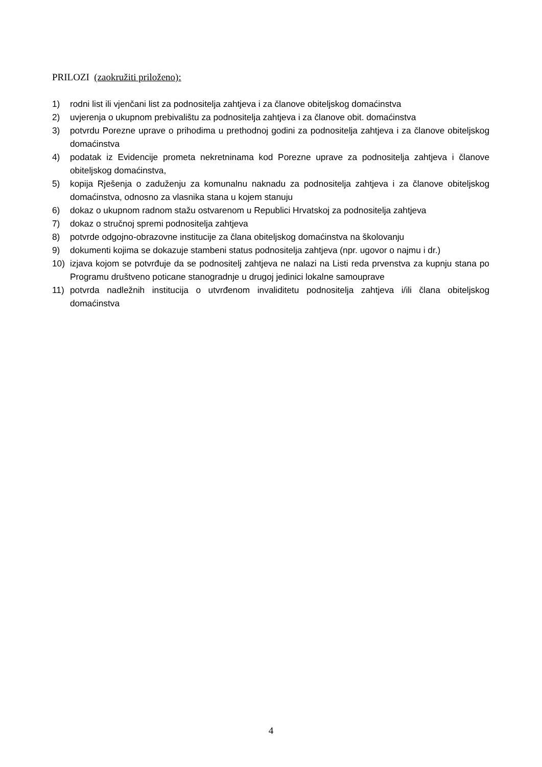PRILOZI (zaokružiti priloženo):
1) rodni list ili vjenčani list za podnositelja zahtjeva i za članove obiteljskog domaćinstva
2) uvjerenja o ukupnom prebivalištu za podnositelja zahtjeva i za članove obit. domaćinstva
3) potvrdu Porezne uprave o prihodima u prethodnoj godini za podnositelja zahtjeva i za članove obiteljskog domaćinstva
4) podatak iz Evidencije prometa nekretninama kod Porezne uprave za podnositelja zahtjeva i članove obiteljskog domaćinstva,
5) kopija Rješenja o zaduženju za komunalnu naknadu za podnositelja zahtjeva i za članove obiteljskog domaćinstva, odnosno za vlasnika stana u kojem stanuju
6) dokaz o ukupnom radnom stažu ostvarenom u Republici Hrvatskoj za podnositelja zahtjeva
7) dokaz o stručnoj spremi podnositelja zahtjeva
8) potvrde odgojno-obrazovne institucije za člana obiteljskog domaćinstva na školovanju
9) dokumenti kojima se dokazuje stambeni status podnositelja zahtjeva (npr. ugovor o najmu i dr.)
10) izjava kojom se potvrđuje da se podnositelj zahtjeva ne nalazi na Listi reda prvenstva za kupnju stana po Programu društveno poticane stanogradnje u drugoj jedinici lokalne samouprave
11) potvrda nadležnih institucija o utvrđenom invaliditetu podnositelja zahtjeva i/ili člana obiteljskog domaćinstva
4